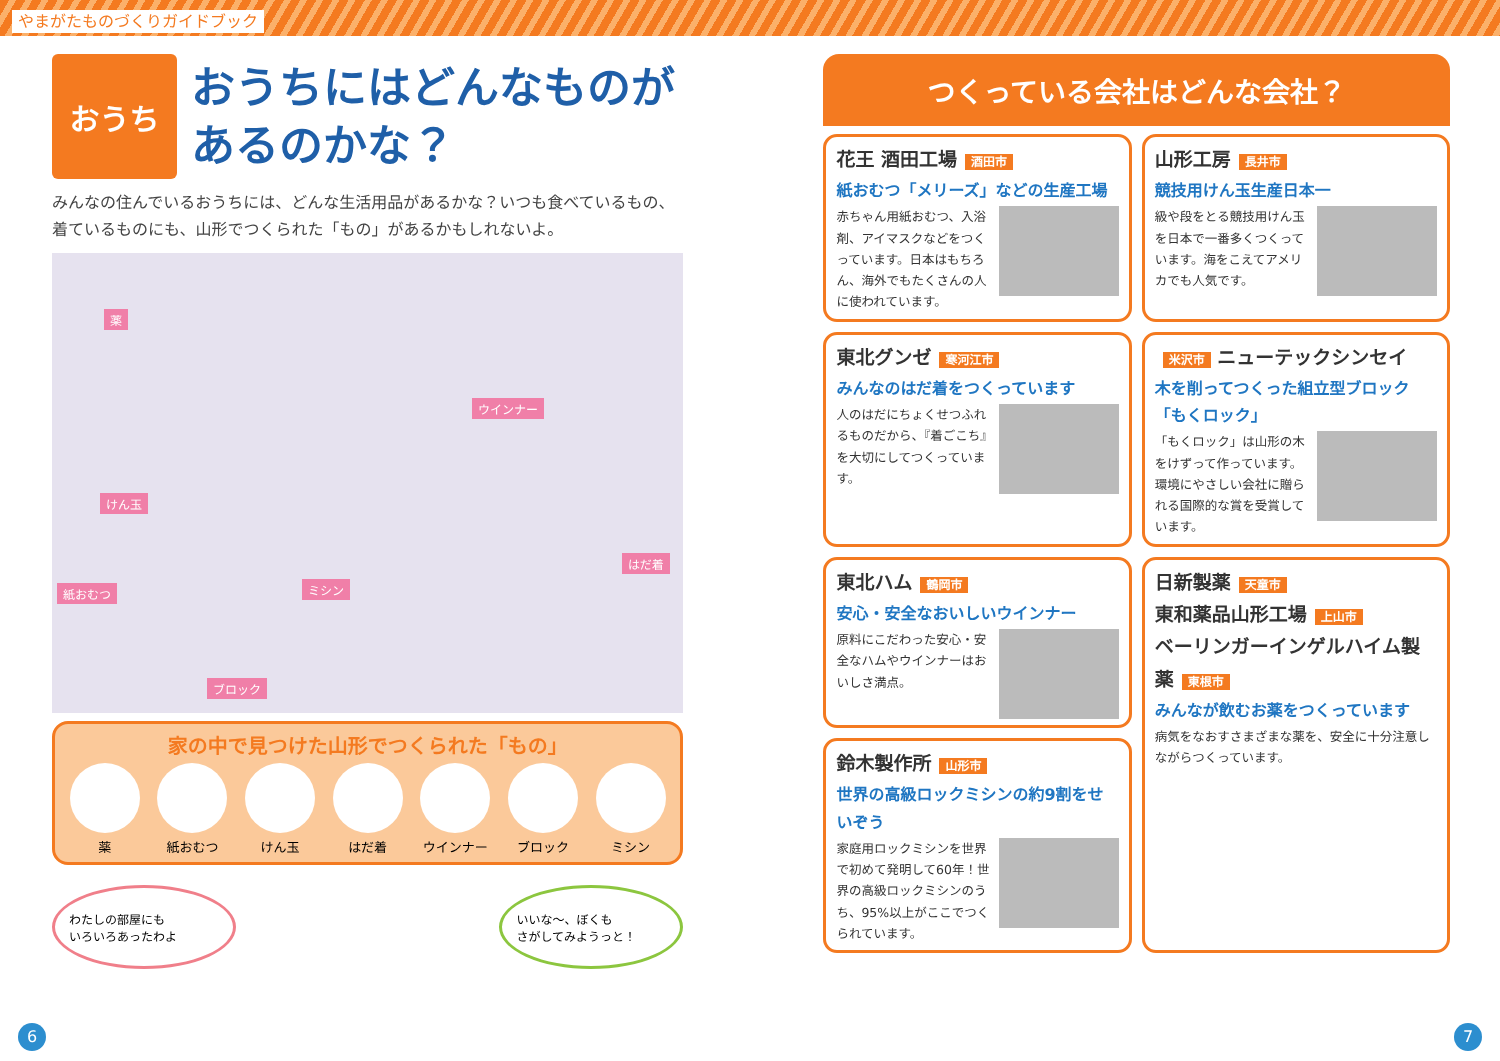やまがたものづくりガイドブック
おうち
おうちにはどんなものが
あるのかな？
みんなの住んでいるおうちには、どんな生活用品があるかな？いつも食べているもの、
着ているものにも、山形でつくられた「もの」があるかもしれないよ。
薬
ウインナー
けん玉
はだ着
ミシン 紙おむつ
ブロック
家の中で見つけた山形でつくられた「もの」
薬 紙おむつ けん玉 はだ着 ウインナー ブロック ミシン
わたしの部屋にも
いろいろあったわよ
いいな〜、ぼくも
さがしてみようっと！
つくっている会社はどんな会社？
花王 酒田工場 酒田市
紙おむつ「メリーズ」などの生産工場
赤ちゃん用紙おむつ、入浴剤、アイマスクなどをつくっています。日本はもちろん、海外でもたくさんの人に使われています。
山形工房 長井市
競技用けん玉生産日本一
級や段をとる競技用けん玉を日本で一番多くつくっています。海をこえてアメリカでも人気です。
東北グンゼ 寒河江市
みんなのはだ着をつくっています
人のはだにちょくせつふれるものだから、『着ごこち』を大切にしてつくっています。
米沢市 ニューテックシンセイ
木を削ってつくった組立型ブロック「もくロック」
「もくロック」は山形の木をけずって作っています。環境にやさしい会社に贈られる国際的な賞を受賞しています。
東北ハム 鶴岡市
安心・安全なおいしいウインナー
原料にこだわった安心・安全なハムやウインナーはおいしさ満点。
日新製薬 天童市
東和薬品山形工場 上山市
ベーリンガーインゲルハイム製薬 東根市
みんなが飲むお薬をつくっています
病気をなおすさまざまな薬を、安全に十分注意しながらつくっています。
鈴木製作所 山形市
世界の高級ロックミシンの約9割をせいぞう
家庭用ロックミシンを世界で初めて発明して60年！世界の高級ロックミシンのうち、95%以上がここでつくられています。
6 7